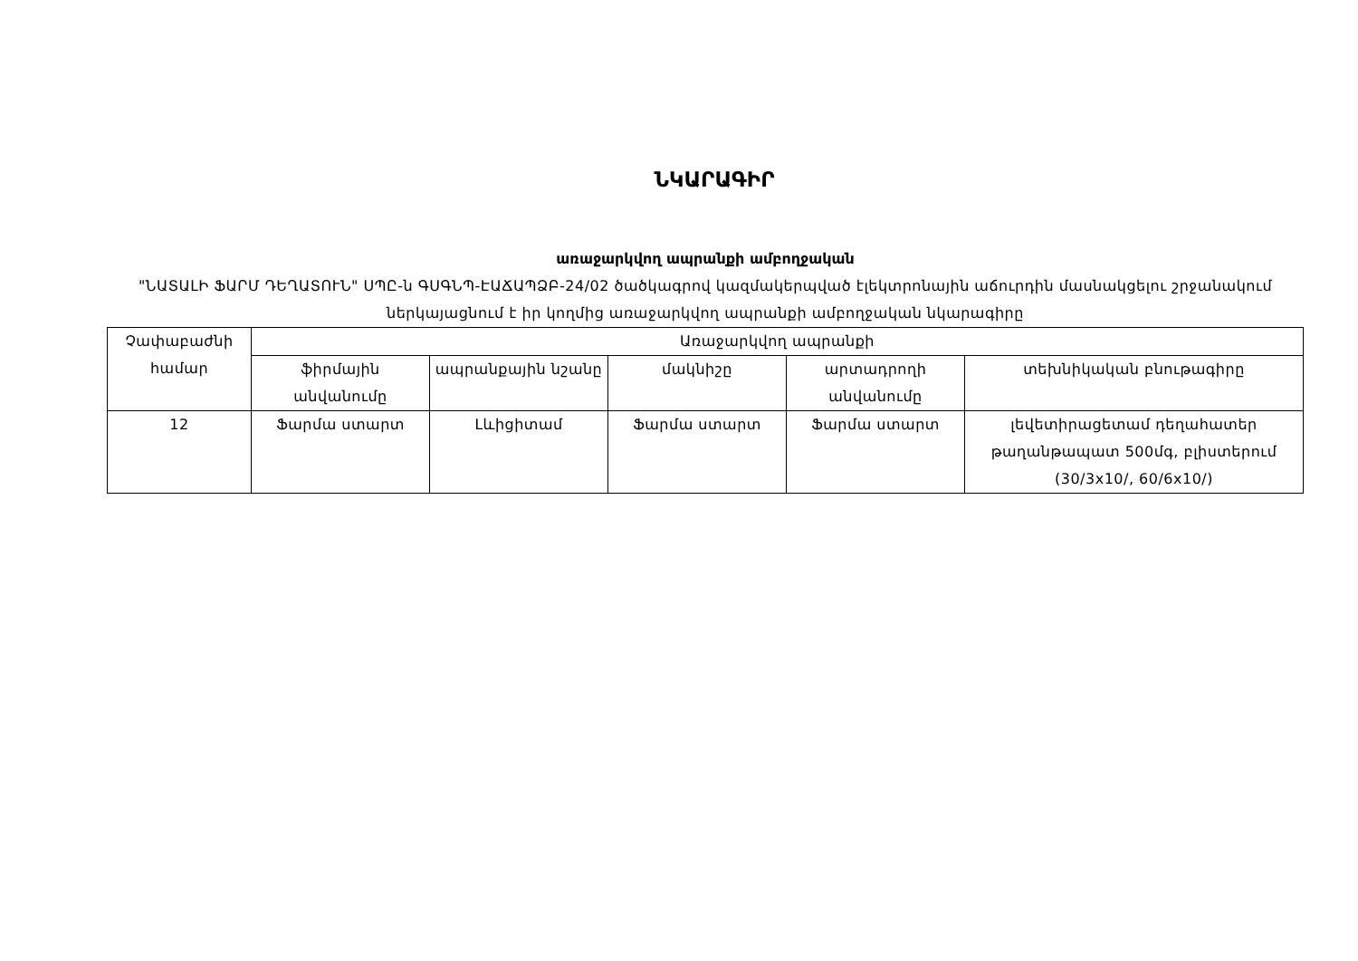ՆԿԱՐԱԳԻՐ
առաջարկվող ապրանքի ամբողջական
"ՆԱՏԱԼԻ ՖԱՐՄ ԴԵՂԱՏՈՒՆ" ՍՊԸ-ն ԳՍԳՆՊ-ԷԱՃԱՊՁԲ-24/02 ծածկագրով կազմակերպված էլեկտրոնային աճուրդին մասնակցելու շրջանակում ներկայացնում է իր կողմից առաջարկվող ապրանքի ամբողջական նկարագիրը
| Չափաբաժնի համար | Առաջարկվող ապրանքի | | | | |
| --- | --- | --- | --- | --- | --- |
| | ֆիրմային անվանումը | ապրանքային նշանը | մակնիշը | արտադրողի անվանումը | տեխնիկական բնութագիրը |
| 12 | Ֆարմա ստարտ | Լևիցիտամ | Ֆարմա ստարտ | Ֆարմա ստարտ | լեվետիրացետամ դեղահատեր թաղանթապատ 500մգ, բլիստերում (30/3x10/, 60/6x10/) |